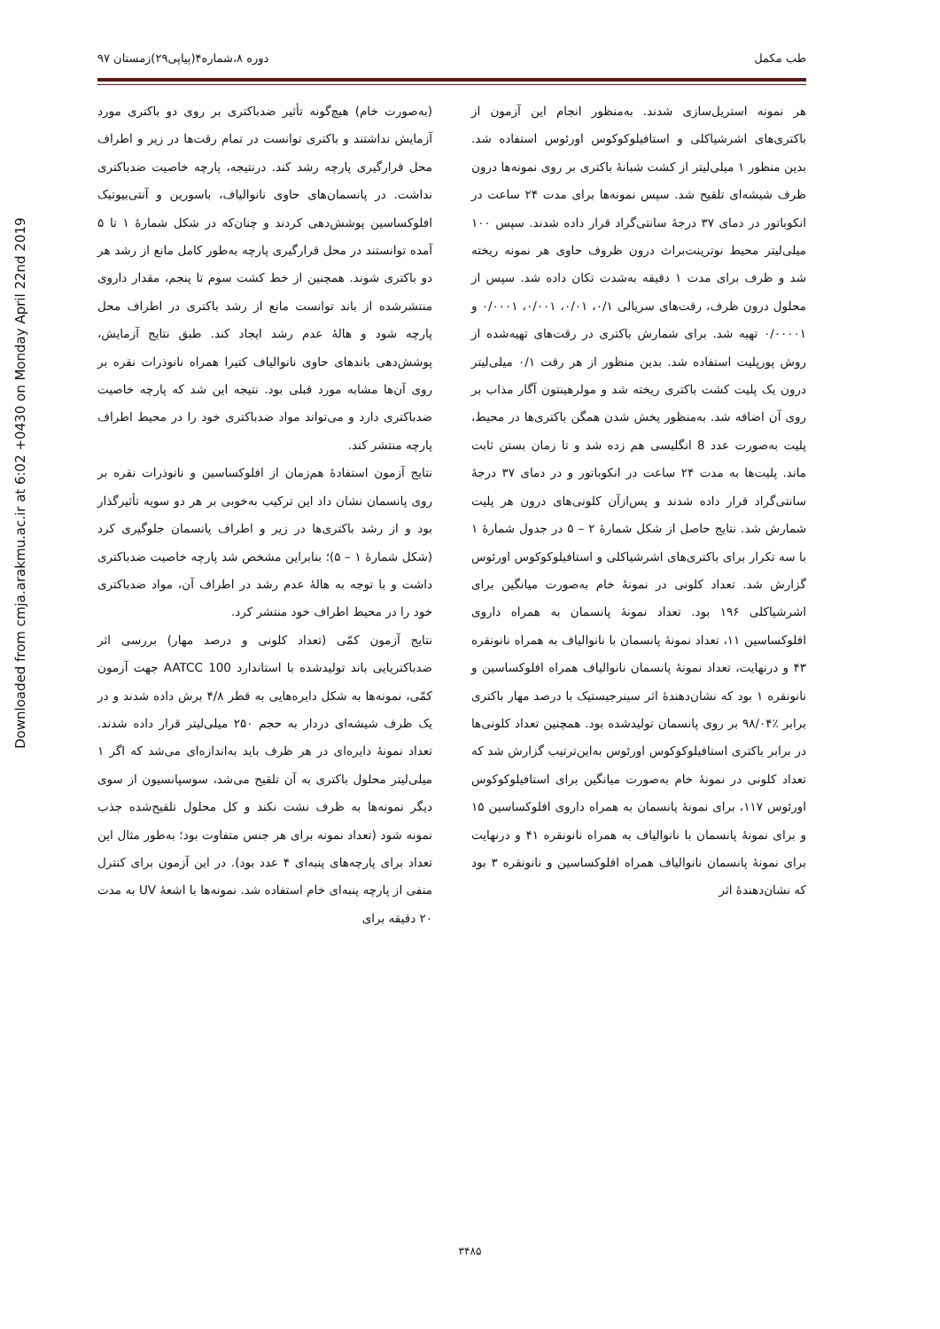طب مکمل دوره ۸،شماره۴(پیاپی۲۹)زمستان ۹۷
Downloaded from cmja.arakmu.ac.ir at 6:02 +0430 on Monday April 22nd 2019
(به‌صورت خام) هیچ‌گونه تأثیر ضدباکتری بر روی دو باکتری مورد آزمایش نداشتند و باکتری توانست در تمام رقت‌ها در زیر و اطراف محل قرارگیری پارچه رشد کند. درنتیجه، پارچه خاصیت ضدباکتری نداشت. در پانسمان‌های حاوی نانوالیاف، باسورین و آنتی‌بیوتیک افلوکساسین پوشش‌دهی کردند و چنان‌که در شکل شمارۀ ۱ تا ۵ آمده توانستند در محل قرارگیری پارچه به‌طور کامل مانع از رشد هر دو باکتری شوند. همچنین از خط کشت سوم تا پنجم، مقدار داروی منتشرشده از باند توانست مانع از رشد باکتری در اطراف محل پارچه شود و هالۀ عدم رشد ایجاد کند. طبق نتایج آزمایش، پوشش‌دهی باندهای حاوی نانوالیاف کتیرا همراه نانوذرات نقره بر روی آن‌ها مشابه مورد قبلی بود. نتیجه این شد که پارچه خاصیت ضدباکتری دارد و می‌تواند مواد ضدباکتری خود را در محیط اطراف پارچه منتشر کند.
نتایج آزمون استفادۀ هم‌زمان از افلوکساسین و نانوذرات نقره بر روی پانسمان نشان داد این ترکیب به‌خوبی بر هر دو سویه تأثیرگذار بود و از رشد باکتری‌ها در زیر و اطراف پانسمان جلوگیری کرد (شکل شمارۀ ۱ – ۵)؛ بنابراین مشخص شد پارچه خاصیت ضدباکتری داشت و با توجه به هالۀ عدم رشد در اطراف آن، مواد ضدباکتری خود را در محیط اطراف خود منتشر کرد.
نتایج آزمون کمّی (تعداد کلونی و درصد مهار) بررسی اثر ضدباکتریایی باند تولیدشده با استاندارد AATCC 100 جهت آزمون کمّی، نمونه‌ها به شکل دایره‌هایی به قطر ۴/۸ برش داده شدند و در یک ظرف شیشه‌ای دردار به حجم ۲۵۰ میلی‌لیتر قرار داده شدند. تعداد نمونۀ دایره‌ای در هر ظرف باید به‌اندازه‌ای می‌شد که اگر ۱ میلی‌لیتر محلول باکتری به آن تلقیح می‌شد، سوسپانسیون از سوی دیگر نمونه‌ها به ظرف نشت نکند و کل محلول تلقیح‌شده جذب نمونه شود (تعداد نمونه برای هر جنس متفاوت بود؛ به‌طور مثال این تعداد برای پارچه‌های پنبه‌ای ۴ عدد بود). در این آزمون برای کنترل منفی از پارچه پنبه‌ای خام استفاده شد. نمونه‌ها با اشعۀ UV به مدت ۲۰ دقیقه برای
هر نمونه استریل‌سازی شدند. به‌منظور انجام این آزمون از باکتری‌های اشرشیاکلی و استافیلوکوکوس اورئوس استفاده شد. بدین منظور ۱ میلی‌لیتر از کشت شبانۀ باکتری بر روی نمونه‌ها درون ظرف شیشه‌ای تلقیح شد. سپس نمونه‌ها برای مدت ۲۴ ساعت در انکوباتور در دمای ۳۷ درجۀ سانتی‌گراد قرار داده شدند. سپس ۱۰۰ میلی‌لیتر محیط نوترینت‌براث درون ظروف حاوی هر نمونه ریخته شد و ظرف برای مدت ۱ دقیقه به‌شدت تکان داده شد. سپس از محلول درون ظرف، رقت‌های سریالی ۰/۱، ۰/۰۱، ۰/۰۰۱، ۰/۰۰۰۱ و ۰/۰۰۰۰۱ تهیه شد. برای شمارش باکتری در رقت‌های تهیه‌شده از روش پورپلیت استفاده شد. بدین منظور از هر رقت ۰/۱ میلی‌لیتر درون یک پلیت کشت باکتری ریخته شد و مولرهینتون آگار مذاب بر روی آن اضافه شد. به‌منظور پخش شدن همگن باکتری‌ها در محیط، پلیت به‌صورت عدد 8 انگلیسی هم زده شد و تا زمان بستن ثابت ماند. پلیت‌ها به مدت ۲۴ ساعت در انکوباتور و در دمای ۳۷ درجۀ سانتی‌گراد قرار داده شدند و پس‌ازآن کلونی‌های درون هر پلیت شمارش شد. نتایج حاصل از شکل شمارۀ ۲ – ۵ در جدول شمارۀ ۱ با سه تکرار برای باکتری‌های اشرشیاکلی و استافیلوکوکوس اورئوس گزارش شد. تعداد کلونی در نمونۀ خام به‌صورت میانگین برای اشرشیاکلی ۱۹۶ بود. تعداد نمونۀ پانسمان به همراه داروی افلوکساسین ۱۱، تعداد نمونۀ پانسمان با نانوالیاف به همراه نانونقره ۴۳ و درنهایت، تعداد نمونۀ پانسمان نانوالیاف همراه افلوکساسین و نانونقره ۱ بود که نشان‌دهندۀ اثر سینرجیستیک با درصد مهار باکتری برابر ٪۹۸/۰۴ بر روی پانسمان تولیدشده بود. همچنین تعداد کلونی‌ها در برابر باکتری استافیلوکوکوس اورئوس به‌این‌ترتیب گزارش شد که تعداد کلونی در نمونۀ خام به‌صورت میانگین برای استافیلوکوکوس اورئوس ۱۱۷، برای نمونۀ پانسمان به همراه داروی افلوکساسین ۱۵ و برای نمونۀ پانسمان با نانوالیاف به همراه نانونقره ۴۱ و درنهایت برای نمونۀ پانسمان نانوالیاف همراه افلوکساسین و نانونقره ۳ بود که نشان‌دهندۀ اثر
۳۴۸۵